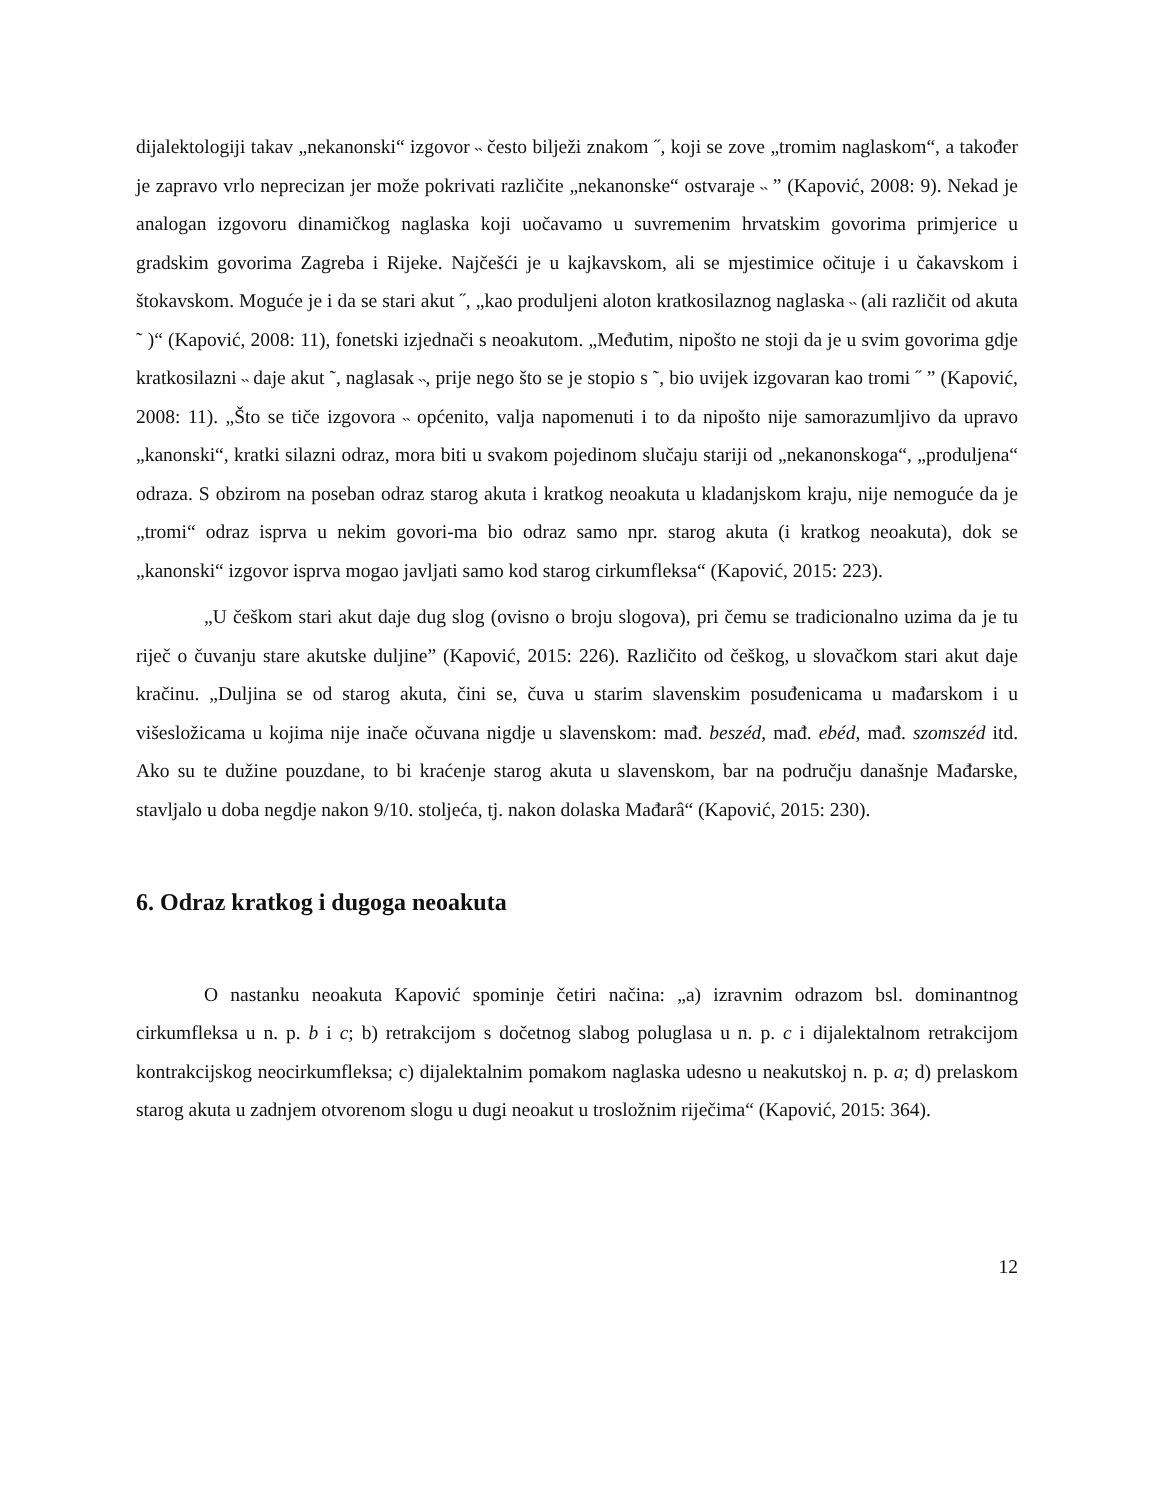dijalektologiji takav „nekanonski“ izgovor ˵ često bilježi znakom ˝, koji se zove „tromim naglaskom“, a također je zapravo vrlo neprecizan jer može pokrivati različite „nekanonske“ ostvaraje ˵ ” (Kapović, 2008: 9). Nekad je analogan izgovoru dinamičkog naglaska koji uočavamo u suvremenim hrvatskim govorima primjerice u gradskim govorima Zagreba i Rijeke. Najčešći je u kajkavskom, ali se mjestimice očituje i u čakavskom i štokavskom. Moguće je i da se stari akut ˝, „kao produljeni aloton kratkosilaznog naglaska ˵ (ali različit od akuta ˜ )“ (Kapović, 2008: 11), fonetski izjednači s neoakutom. „Međutim, nipošto ne stoji da je u svim govorima gdje kratkosilazni ˵ daje akut ˜, naglasak ˵, prije nego što se je stopio s ˜, bio uvijek izgovaran kao tromi ˝ ” (Kapović, 2008: 11). „Što se tiče izgovora ˵ općenito, valja napomenuti i to da nipošto nije samorazumljivo da upravo „kanonski“, kratki silazni odraz, mora biti u svakom pojedinom slučaju stariji od „nekanonskoga“, „produljena“ odraza. S obzirom na poseban odraz starog akuta i kratkog neoakuta u kladanjskom kraju, nije nemoguće da je „tromi“ odraz isprva u nekim govori-ma bio odraz samo npr. starog akuta (i kratkog neoakuta), dok se „kanonski“ izgovor isprva mogao javljati samo kod starog cirkumfleksa“ (Kapović, 2015: 223).
„U češkom stari akut daje dug slog (ovisno o broju slogova), pri čemu se tradicionalno uzima da je tu riječ o čuvanju stare akutske duljine” (Kapović, 2015: 226). Različito od češkog, u slovačkom stari akut daje kračinu. „Duljina se od starog akuta, čini se, čuva u starim slavenskim posuđenicama u mađarskom i u višesložicama u kojima nije inače očuvana nigdje u slavenskom: mađ. beszéd, mađ. ebéd, mađ. szomszéd itd. Ako su te dužine pouzdane, to bi kraćenje starog akuta u slavenskom, bar na području današnje Mađarske, stavljalo u doba negdje nakon 9/10. stoljeća, tj. nakon dolaska Mađarâ“ (Kapović, 2015: 230).
6. Odraz kratkog i dugoga neoakuta
O nastanku neoakuta Kapović spominje četiri načina: „a) izravnim odrazom bsl. dominantnog cirkumfleksa u n. p. b i c; b) retrakcijom s dočetnog slabog poluglasa u n. p. c i dijalektalnom retrakcijom kontrakcijskog neocirkumfleksa; c) dijalektalnim pomakom naglaska udesno u neakutskoj n. p. a; d) prelaskom starog akuta u zadnjem otvorenom slogu u dugi neoakut u trosložnim riječima“ (Kapović, 2015: 364).
12